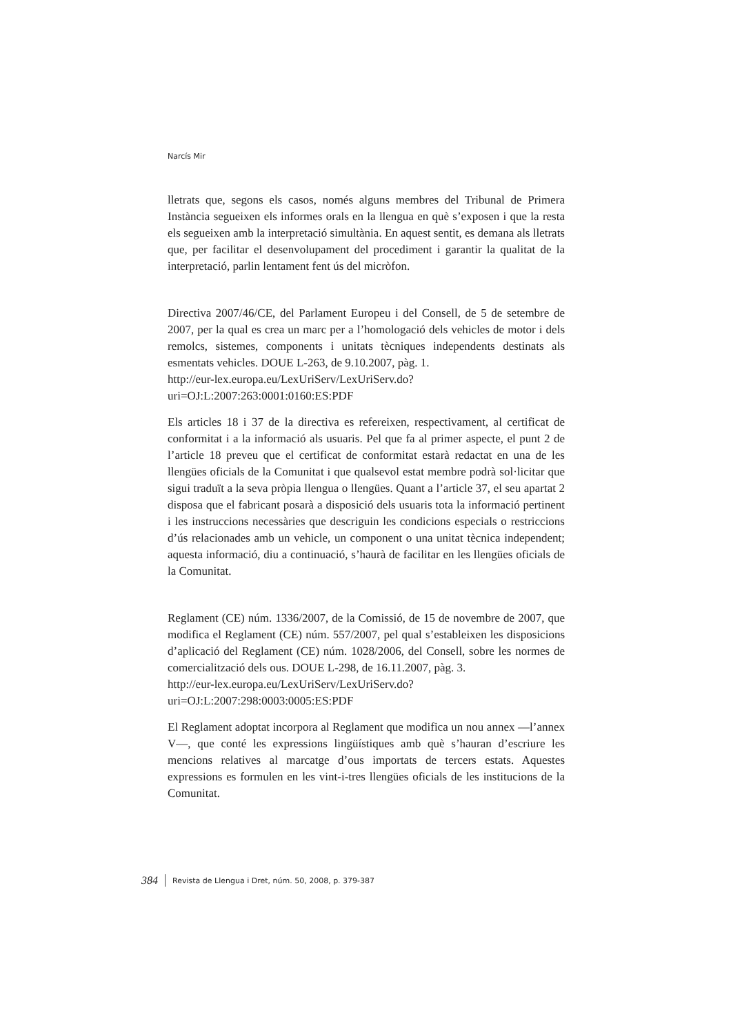Narcís Mir
lletrats que, segons els casos, només alguns membres del Tribunal de Primera Instància segueixen els informes orals en la llengua en què s’exposen i que la resta els segueixen amb la interpretació simultània. En aquest sentit, es demana als lletrats que, per facilitar el desenvolupament del procediment i garantir la qualitat de la interpretació, parlin lentament fent ús del micròfon.
Directiva 2007/46/CE, del Parlament Europeu i del Consell, de 5 de setembre de 2007, per la qual es crea un marc per a l’homologació dels vehicles de motor i dels remolcs, sistemes, components i unitats tècniques independents destinats als esmentats vehicles. DOUE L-263, de 9.10.2007, pàg. 1.
http://eur-lex.europa.eu/LexUriServ/LexUriServ.do?uri=OJ:L:2007:263:0001:0160:ES:PDF
Els articles 18 i 37 de la directiva es refereixen, respectivament, al certificat de conformitat i a la informació als usuaris. Pel que fa al primer aspecte, el punt 2 de l’article 18 preveu que el certificat de conformitat estarà redactat en una de les llengües oficials de la Comunitat i que qualsevol estat membre podrà sol·licitar que sigui traduït a la seva pròpia llengua o llengües. Quant a l’article 37, el seu apartat 2 disposa que el fabricant posarà a disposició dels usuaris tota la informació pertinent i les instruccions necessàries que descriguin les condicions especials o restriccions d’ús relacionades amb un vehicle, un component o una unitat tècnica independent; aquesta informació, diu a continuació, s’haurà de facilitar en les llengües oficials de la Comunitat.
Reglament (CE) núm. 1336/2007, de la Comissió, de 15 de novembre de 2007, que modifica el Reglament (CE) núm. 557/2007, pel qual s’estableixen les disposicions d’aplicació del Reglament (CE) núm. 1028/2006, del Consell, sobre les normes de comercialització dels ous. DOUE L-298, de 16.11.2007, pàg. 3.
http://eur-lex.europa.eu/LexUriServ/LexUriServ.do?uri=OJ:L:2007:298:0003:0005:ES:PDF
El Reglament adoptat incorpora al Reglament que modifica un nou annex —l’annex V—, que conté les expressions lingüístiques amb què s’hauran d’escriure les mencions relatives al marcatge d’ous importats de tercers estats. Aquestes expressions es formulen en les vint-i-tres llengües oficials de les institucions de la Comunitat.
384 Revista de Llengua i Dret, núm. 50, 2008, p. 379-387